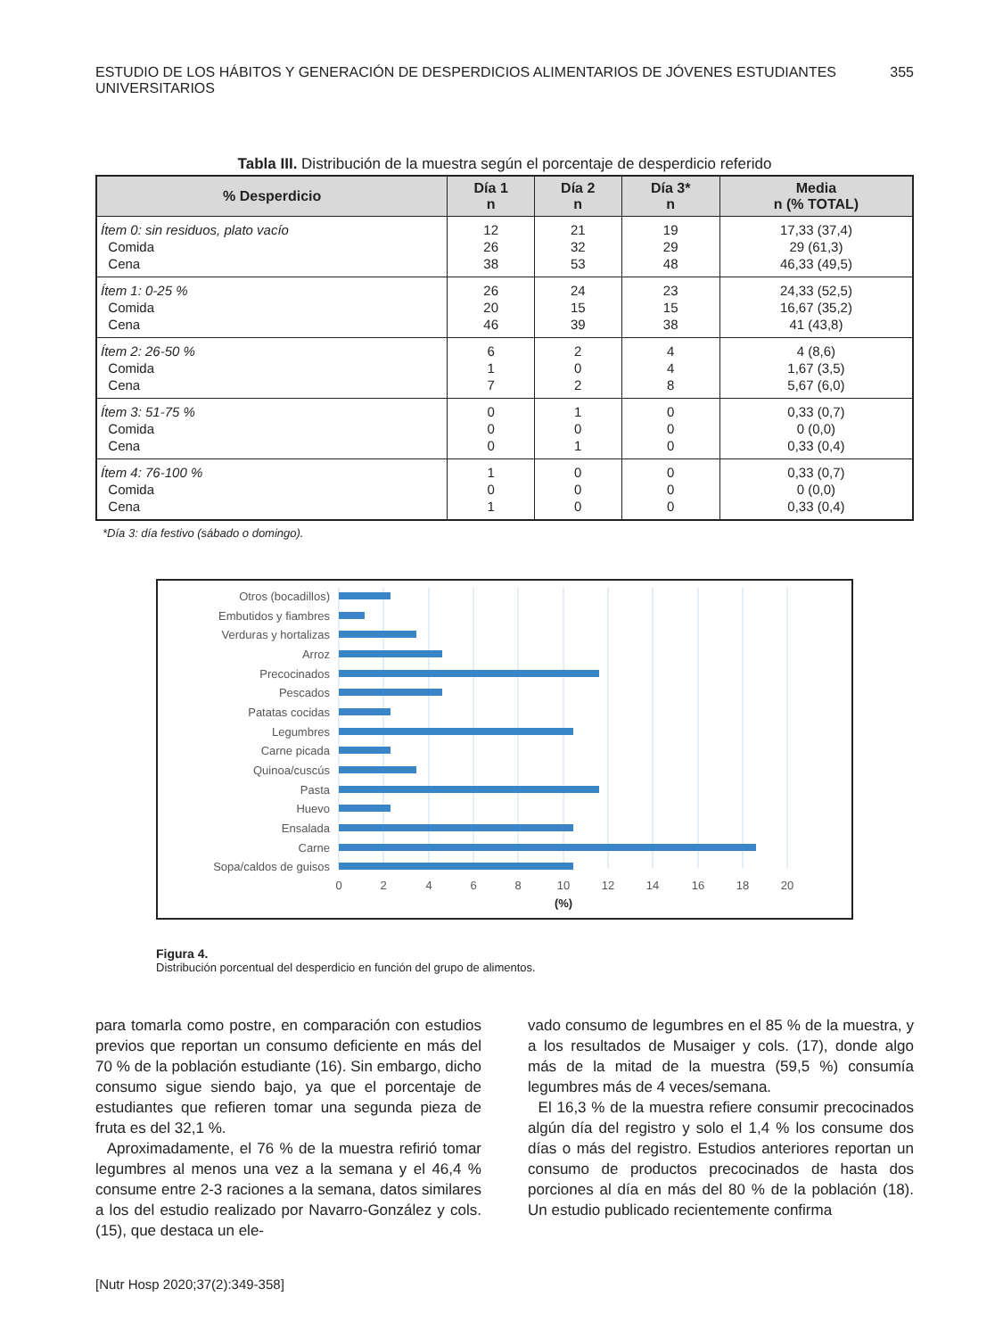ESTUDIO DE LOS HÁBITOS Y GENERACIÓN DE DESPERDICIOS ALIMENTARIOS DE JÓVENES ESTUDIANTES UNIVERSITARIOS 355
Tabla III. Distribución de la muestra según el porcentaje de desperdicio referido
| % Desperdicio | Día 1 n | Día 2 n | Día 3* n | Media n (% TOTAL) |
| --- | --- | --- | --- | --- |
| Ítem 0: sin residuos, plato vacío Comida Cena | 12 26 38 | 21 32 53 | 19 29 48 | 17,33 (37,4) 29 (61,3) 46,33 (49,5) |
| Ítem 1: 0-25 % Comida Cena | 26 20 46 | 24 15 39 | 23 15 38 | 24,33 (52,5) 16,67 (35,2) 41 (43,8) |
| Ítem 2: 26-50 % Comida Cena | 6 1 7 | 2 0 2 | 4 4 8 | 4 (8,6) 1,67 (3,5) 5,67 (6,0) |
| Ítem 3: 51-75 % Comida Cena | 0 0 0 | 1 0 1 | 0 0 0 | 0,33 (0,7) 0 (0,0) 0,33 (0,4) |
| Ítem 4: 76-100 % Comida Cena | 1 0 1 | 0 0 0 | 0 0 0 | 0,33 (0,7) 0 (0,0) 0,33 (0,4) |
*Día 3: día festivo (sábado o domingo).
Otros (bocadillos)
Embutidos y fiambres
Verduras y hortalizas
Arroz
Precocinados
Pescados
Patatas cocidas
Legumbres
Carne picada
Quinoa/cuscús
Pasta
Huevo
Ensalada
Carne
Sopa/caldos de guisos
0
2
4
6
8
10
12
14
16
18
20
(%)
Figura 4.
Distribución porcentual del desperdicio en función del grupo de alimentos.
para tomarla como postre, en comparación con estudios previos que reportan un consumo deficiente en más del 70 % de la población estudiante (16). Sin embargo, dicho consumo sigue siendo bajo, ya que el porcentaje de estudiantes que refieren tomar una segunda pieza de fruta es del 32,1 %.
Aproximadamente, el 76 % de la muestra refirió tomar legumbres al menos una vez a la semana y el 46,4 % consume entre 2-3 raciones a la semana, datos similares a los del estudio realizado por Navarro-González y cols. (15), que destaca un ele-
vado consumo de legumbres en el 85 % de la muestra, y a los resultados de Musaiger y cols. (17), donde algo más de la mitad de la muestra (59,5 %) consumía legumbres más de 4 veces/semana.
El 16,3 % de la muestra refiere consumir precocinados algún día del registro y solo el 1,4 % los consume dos días o más del registro. Estudios anteriores reportan un consumo de productos precocinados de hasta dos porciones al día en más del 80 % de la población (18). Un estudio publicado recientemente confirma
[Nutr Hosp 2020;37(2):349-358]